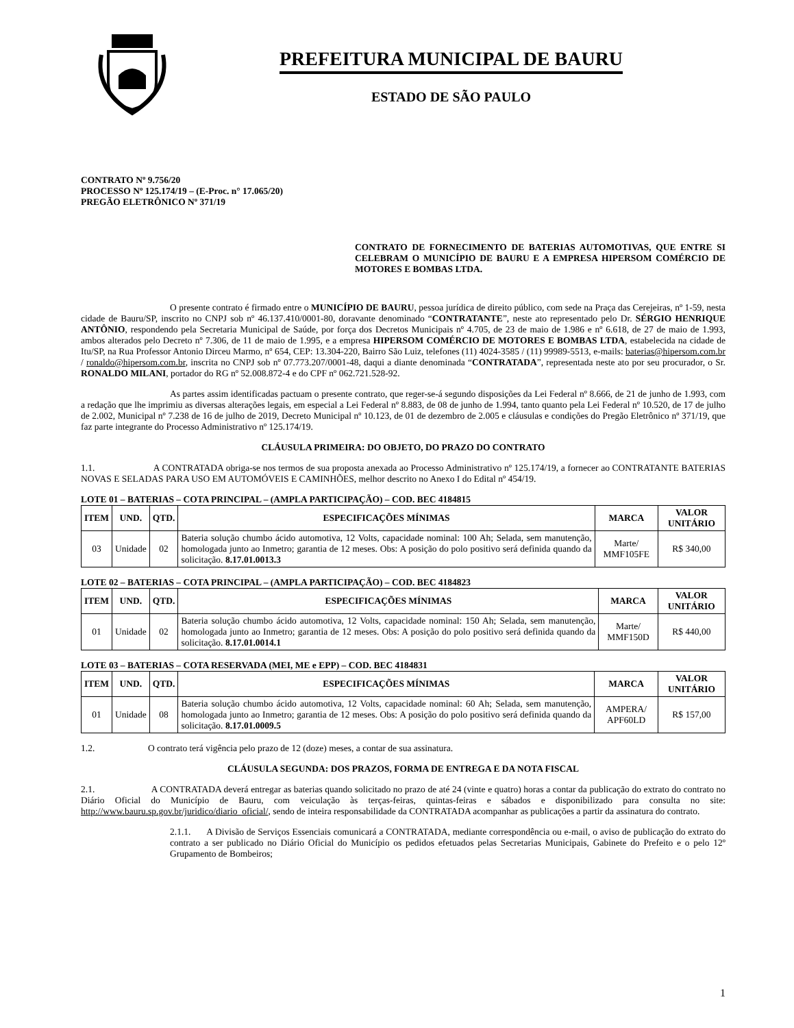PREFEITURA MUNICIPAL DE BAURU
ESTADO DE SÃO PAULO
CONTRATO Nº 9.756/20
PROCESSO Nº 125.174/19 – (E-Proc. n° 17.065/20)
PREGÃO ELETRÔNICO Nº 371/19
CONTRATO DE FORNECIMENTO DE BATERIAS AUTOMOTIVAS, QUE ENTRE SI CELEBRAM O MUNICÍPIO DE BAURU E A EMPRESA HIPERSOM COMÉRCIO DE MOTORES E BOMBAS LTDA.
O presente contrato é firmado entre o MUNICÍPIO DE BAURU, pessoa jurídica de direito público, com sede na Praça das Cerejeiras, nº 1-59, nesta cidade de Bauru/SP, inscrito no CNPJ sob nº 46.137.410/0001-80, doravante denominado “CONTRATANTE”, neste ato representado pelo Dr. SÉRGIO HENRIQUE ANTÔNIO, respondendo pela Secretaria Municipal de Saúde, por força dos Decretos Municipais nº 4.705, de 23 de maio de 1.986 e nº 6.618, de 27 de maio de 1.993, ambos alterados pelo Decreto nº 7.306, de 11 de maio de 1.995, e a empresa HIPERSOM COMÉRCIO DE MOTORES E BOMBAS LTDA, estabelecida na cidade de Itu/SP, na Rua Professor Antonio Dirceu Marmo, nº 654, CEP: 13.304-220, Bairro São Luiz, telefones (11) 4024-3585 / (11) 99989-5513, e-mails: baterias@hipersom.com.br / ronaldo@hipersom.com.br, inscrita no CNPJ sob nº 07.773.207/0001-48, daqui a diante denominada “CONTRATADA”, representada neste ato por seu procurador, o Sr. RONALDO MILANI, portador do RG nº 52.008.872-4 e do CPF nº 062.721.528-92.
As partes assim identificadas pactuam o presente contrato, que reger-se-á segundo disposições da Lei Federal nº 8.666, de 21 de junho de 1.993, com a redação que lhe imprimiu as diversas alterações legais, em especial a Lei Federal nº 8.883, de 08 de junho de 1.994, tanto quanto pela Lei Federal nº 10.520, de 17 de julho de 2.002, Municipal nº 7.238 de 16 de julho de 2019, Decreto Municipal nº 10.123, de 01 de dezembro de 2.005 e cláusulas e condições do Pregão Eletrônico nº 371/19, que faz parte integrante do Processo Administrativo nº 125.174/19.
CLÁUSULA PRIMEIRA: DO OBJETO, DO PRAZO DO CONTRATO
1.1. A CONTRATADA obriga-se nos termos de sua proposta anexada ao Processo Administrativo nº 125.174/19, a fornecer ao CONTRATANTE BATERIAS NOVAS E SELADAS PARA USO EM AUTOMÓVEIS E CAMINHÕES, melhor descrito no Anexo I do Edital nº 454/19.
LOTE 01 – BATERIAS – COTA PRINCIPAL – (AMPLA PARTICIPAÇÃO) – COD. BEC 4184815
| ITEM | UND. | QTD. | ESPECIFICAÇÕES MÍNIMAS | MARCA | VALOR UNITÁRIO |
| --- | --- | --- | --- | --- | --- |
| 03 | Unidade | 02 | Bateria solução chumbo ácido automotiva, 12 Volts, capacidade nominal: 100 Ah; Selada, sem manutenção, homologada junto ao Inmetro; garantia de 12 meses. Obs: A posição do polo positivo será definida quando da solicitação. 8.17.01.0013.3 | Marte/ MMF105FE | R$ 340,00 |
LOTE 02 – BATERIAS – COTA PRINCIPAL – (AMPLA PARTICIPAÇÃO) – COD. BEC 4184823
| ITEM | UND. | QTD. | ESPECIFICAÇÕES MÍNIMAS | MARCA | VALOR UNITÁRIO |
| --- | --- | --- | --- | --- | --- |
| 01 | Unidade | 02 | Bateria solução chumbo ácido automotiva, 12 Volts, capacidade nominal: 150 Ah; Selada, sem manutenção, homologada junto ao Inmetro; garantia de 12 meses. Obs: A posição do polo positivo será definida quando da solicitação. 8.17.01.0014.1 | Marte/ MMF150D | R$ 440,00 |
LOTE 03 – BATERIAS – COTA RESERVADA (MEI, ME e EPP) – COD. BEC 4184831
| ITEM | UND. | QTD. | ESPECIFICAÇÕES MÍNIMAS | MARCA | VALOR UNITÁRIO |
| --- | --- | --- | --- | --- | --- |
| 01 | Unidade | 08 | Bateria solução chumbo ácido automotiva, 12 Volts, capacidade nominal: 60 Ah; Selada, sem manutenção, homologada junto ao Inmetro; garantia de 12 meses. Obs: A posição do polo positivo será definida quando da solicitação. 8.17.01.0009.5 | AMPERA/ APF60LD | R$ 157,00 |
1.2. O contrato terá vigência pelo prazo de 12 (doze) meses, a contar de sua assinatura.
CLÁUSULA SEGUNDA: DOS PRAZOS, FORMA DE ENTREGA E DA NOTA FISCAL
2.1. A CONTRATADA deverá entregar as baterias quando solicitado no prazo de até 24 (vinte e quatro) horas a contar da publicação do extrato do contrato no Diário Oficial do Município de Bauru, com veiculação às terças-feiras, quintas-feiras e sábados e disponibilizado para consulta no site: http://www.bauru.sp.gov.br/juridico/diario_oficial/, sendo de inteira responsabilidade da CONTRATADA acompanhar as publicações a partir da assinatura do contrato.
2.1.1. A Divisão de Serviços Essenciais comunicará a CONTRATADA, mediante correspondência ou e-mail, o aviso de publicação do extrato do contrato a ser publicado no Diário Oficial do Município os pedidos efetuados pelas Secretarias Municipais, Gabinete do Prefeito e o pelo 12º Grupamento de Bombeiros;
1